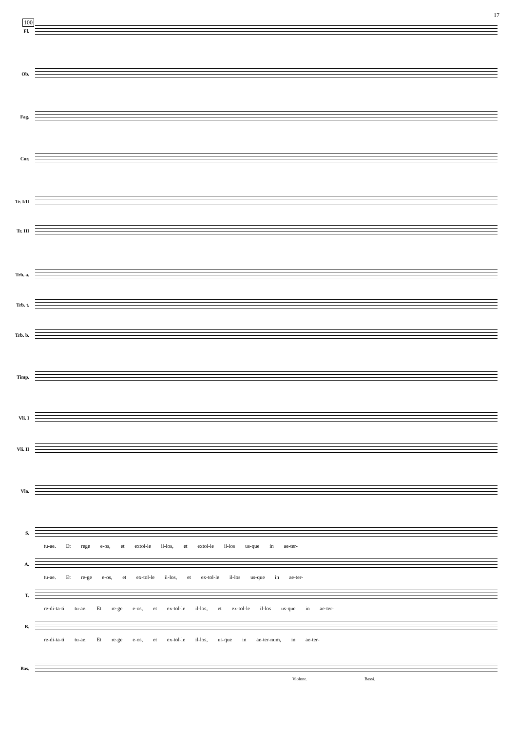17
100
Fl.
Ob.
Fag.
Cor.
Tr. I/II
Tr. III
Trb. a.
Trb. t.
Trb. b.
Timp.
Vli. I
Vli. II
Vla.
S.
tu-ae. Et rege e-os, et extol-le il-los, et extol-le il-los us-que in ae-ter-
A.
tu-ae. Et re-ge e-os, et ex-tol-le il-los, et ex-tol-le il-los us-que in ae-ter-
T.
re-di-ta-ti tu-ae. Et re-ge e-os, et ex-tol-le il-los, et ex-tol-le il-los us-que in ae-ter-
B.
re-di-ta-ti tu-ae. Et re-ge e-os, et ex-tol-le il-los, us-que in ae-ter-num, in ae-ter-
Bas.
Violone. Bassi.